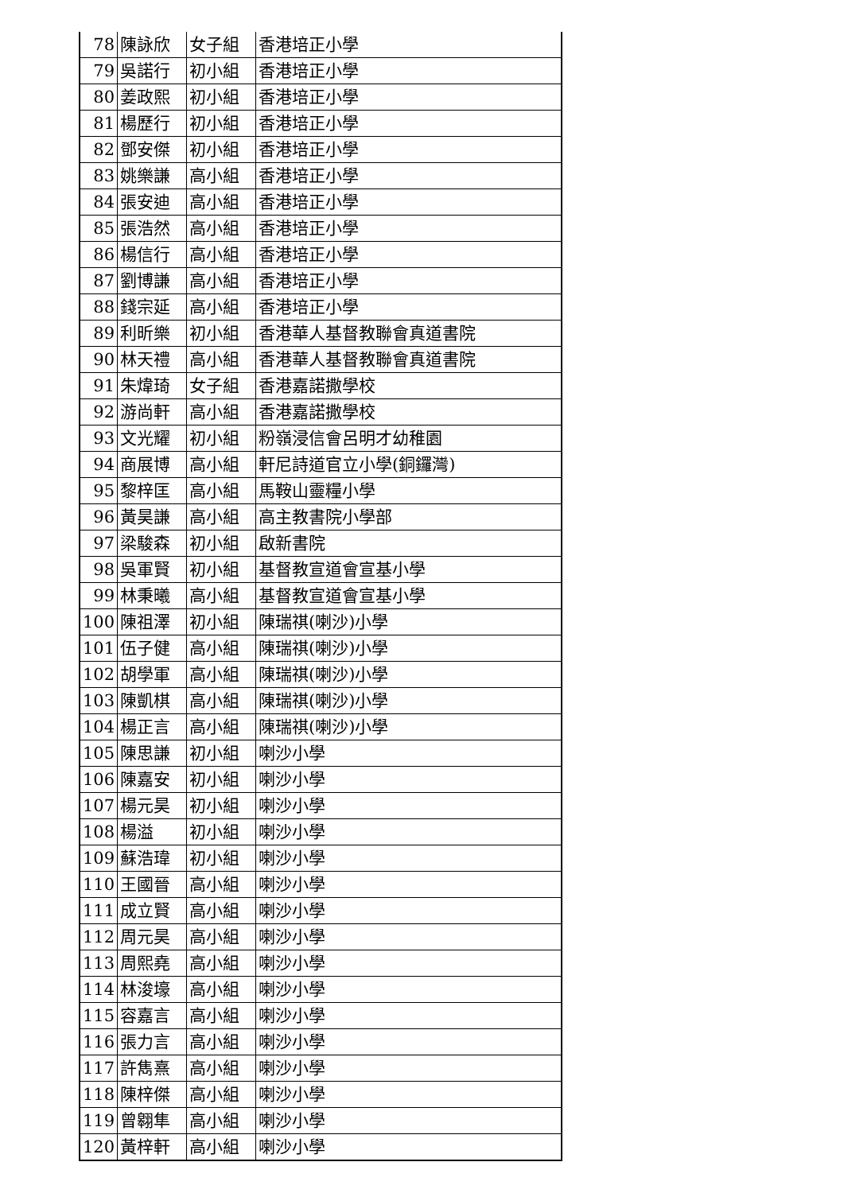| 78 | 陳詠欣 | 女子組 | 香港培正小學 |
| 79 | 吳諾行 | 初小組 | 香港培正小學 |
| 80 | 姜政熙 | 初小組 | 香港培正小學 |
| 81 | 楊歷行 | 初小組 | 香港培正小學 |
| 82 | 鄧安傑 | 初小組 | 香港培正小學 |
| 83 | 姚樂謙 | 高小組 | 香港培正小學 |
| 84 | 張安迪 | 高小組 | 香港培正小學 |
| 85 | 張浩然 | 高小組 | 香港培正小學 |
| 86 | 楊信行 | 高小組 | 香港培正小學 |
| 87 | 劉博謙 | 高小組 | 香港培正小學 |
| 88 | 錢宗延 | 高小組 | 香港培正小學 |
| 89 | 利昕樂 | 初小組 | 香港華人基督教聯會真道書院 |
| 90 | 林天禮 | 高小組 | 香港華人基督教聯會真道書院 |
| 91 | 朱煒琦 | 女子組 | 香港嘉諾撒學校 |
| 92 | 游尚軒 | 高小組 | 香港嘉諾撒學校 |
| 93 | 文光耀 | 初小組 | 粉嶺浸信會呂明才幼稚園 |
| 94 | 商展博 | 高小組 | 軒尼詩道官立小學(銅鑼灣) |
| 95 | 黎梓匡 | 高小組 | 馬鞍山靈糧小學 |
| 96 | 黃昊謙 | 高小組 | 高主教書院小學部 |
| 97 | 梁駿森 | 初小組 | 啟新書院 |
| 98 | 吳軍賢 | 初小組 | 基督教宣道會宣基小學 |
| 99 | 林秉曦 | 高小組 | 基督教宣道會宣基小學 |
| 100 | 陳祖澤 | 初小組 | 陳瑞祺(喇沙)小學 |
| 101 | 伍子健 | 高小組 | 陳瑞祺(喇沙)小學 |
| 102 | 胡學軍 | 高小組 | 陳瑞祺(喇沙)小學 |
| 103 | 陳凱棋 | 高小組 | 陳瑞祺(喇沙)小學 |
| 104 | 楊正言 | 高小組 | 陳瑞祺(喇沙)小學 |
| 105 | 陳思謙 | 初小組 | 喇沙小學 |
| 106 | 陳嘉安 | 初小組 | 喇沙小學 |
| 107 | 楊元昊 | 初小組 | 喇沙小學 |
| 108 | 楊溢 | 初小組 | 喇沙小學 |
| 109 | 蘇浩瑋 | 初小組 | 喇沙小學 |
| 110 | 王國晉 | 高小組 | 喇沙小學 |
| 111 | 成立賢 | 高小組 | 喇沙小學 |
| 112 | 周元昊 | 高小組 | 喇沙小學 |
| 113 | 周熙堯 | 高小組 | 喇沙小學 |
| 114 | 林浚壕 | 高小組 | 喇沙小學 |
| 115 | 容嘉言 | 高小組 | 喇沙小學 |
| 116 | 張力言 | 高小組 | 喇沙小學 |
| 117 | 許雋熹 | 高小組 | 喇沙小學 |
| 118 | 陳梓傑 | 高小組 | 喇沙小學 |
| 119 | 曾翱隼 | 高小組 | 喇沙小學 |
| 120 | 黃梓軒 | 高小組 | 喇沙小學 |